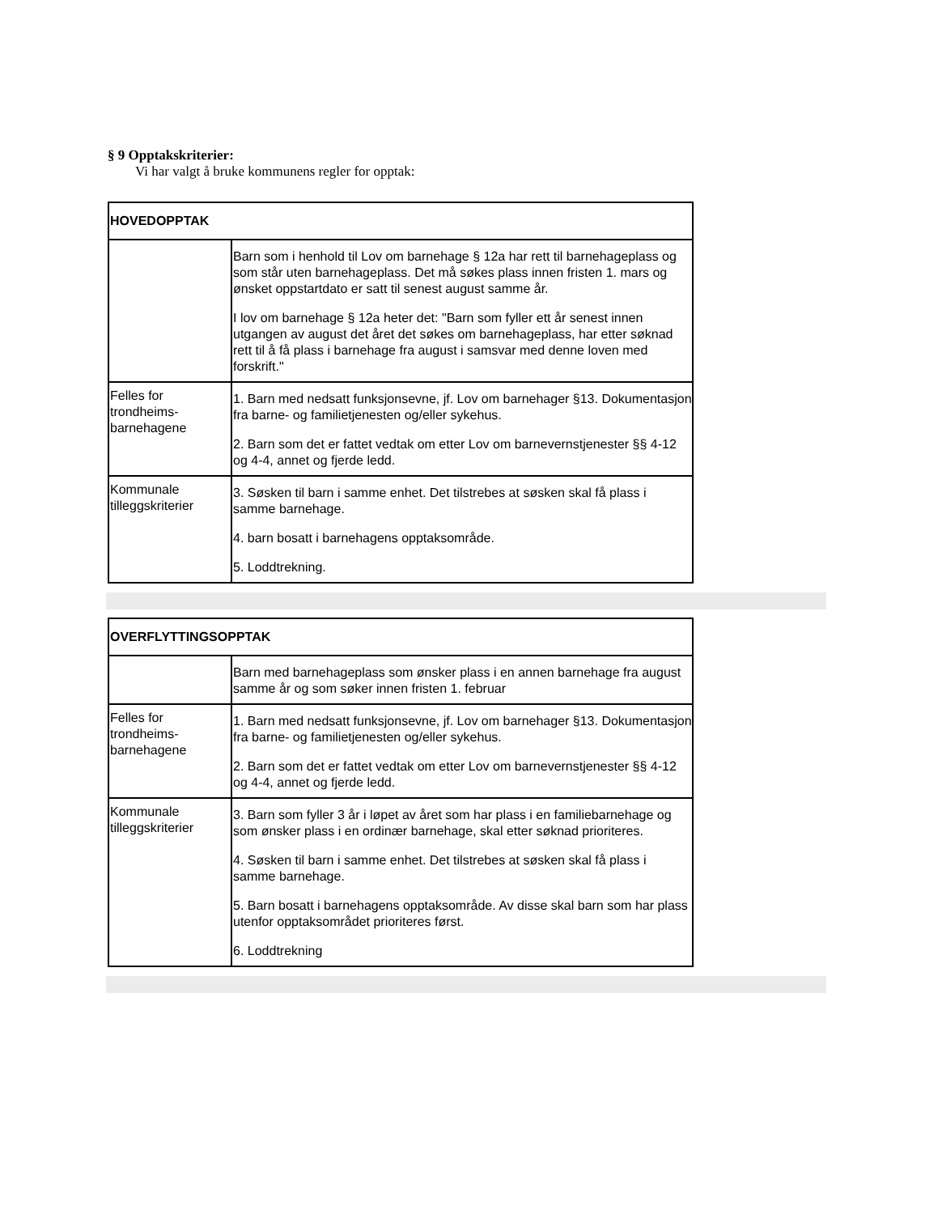§ 9 Opptakskriterier:
Vi har valgt å bruke kommunens regler for opptak:
| HOVEDOPPTAK | |
| --- | --- |
| | Barn som i henhold til Lov om barnehage § 12a har rett til barnehageplass og som står uten barnehageplass. Det må søkes plass innen fristen 1. mars og ønsket oppstartdato er satt til senest august samme år. I lov om barnehage § 12a heter det: "Barn som fyller ett år senest innen utgangen av august det året det søkes om barnehageplass, har etter søknad rett til å få plass i barnehage fra august i samsvar med denne loven med forskrift." |
| Felles for trondheims-barnehagene | 1. Barn med nedsatt funksjonsevne, jf. Lov om barnehager §13. Dokumentasjon fra barne- og familietjenesten og/eller sykehus. 2. Barn som det er fattet vedtak om etter Lov om barnevernstjenester §§ 4-12 og 4-4, annet og fjerde ledd. |
| Kommunale tilleggskriterier | 3. Søsken til barn i samme enhet. Det tilstrebes at søsken skal få plass i samme barnehage. 4. barn bosatt i barnehagens opptaksområde. 5. Loddtrekning. |
| OVERFLYTTINGSOPPTAK | |
| --- | --- |
| | Barn med barnehageplass som ønsker plass i en annen barnehage fra august samme år og som søker innen fristen 1. februar |
| Felles for trondheims-barnehagene | 1. Barn med nedsatt funksjonsevne, jf. Lov om barnehager §13. Dokumentasjon fra barne- og familietjenesten og/eller sykehus. 2. Barn som det er fattet vedtak om etter Lov om barnevernstjenester §§ 4-12 og 4-4, annet og fjerde ledd. |
| Kommunale tilleggskriterier | 3. Barn som fyller 3 år i løpet av året som har plass i en familiebarnehage og som ønsker plass i en ordinær barnehage, skal etter søknad prioriteres. 4. Søsken til barn i samme enhet. Det tilstrebes at søsken skal få plass i samme barnehage. 5. Barn bosatt i barnehagens opptaksområde. Av disse skal barn som har plass utenfor opptaksområdet prioriteres først. 6. Loddtrekning |